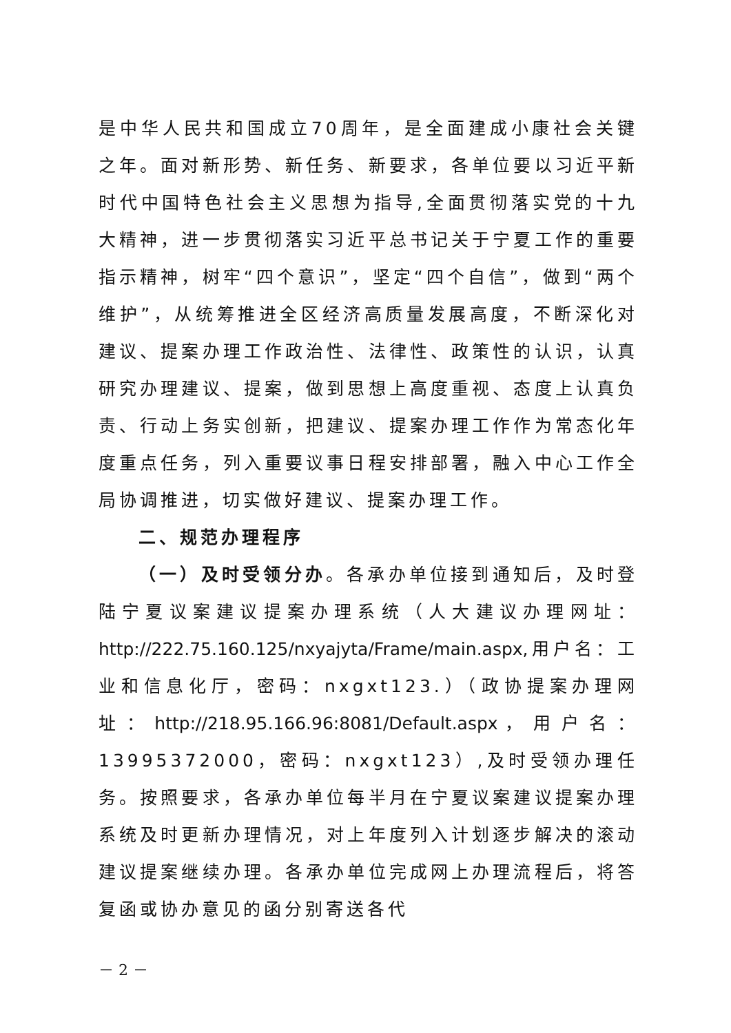是中华人民共和国成立70周年，是全面建成小康社会关键之年。面对新形势、新任务、新要求，各单位要以习近平新时代中国特色社会主义思想为指导,全面贯彻落实党的十九大精神，进一步贯彻落实习近平总书记关于宁夏工作的重要指示精神，树牢“四个意识”，坚定“四个自信”，做到“两个维护”，从统筹推进全区经济高质量发展高度，不断深化对建议、提案办理工作政治性、法律性、政策性的认识，认真研究办理建议、提案，做到思想上高度重视、态度上认真负责、行动上务实创新，把建议、提案办理工作作为常态化年度重点任务，列入重要议事日程安排部署，融入中心工作全局协调推进，切实做好建议、提案办理工作。
二、规范办理程序
（一）及时受领分办。各承办单位接到通知后，及时登陆宁夏议案建议提案办理系统（人大建议办理网址：http://222.75.160.125/nxyajyta/Frame/main.aspx,用户名：工业和信息化厅，密码：nxgxt123.）（政协提案办理网址：http://218.95.166.96:8081/Default.aspx，用户名：13995372000，密码：nxgxt123）,及时受领办理任务。按照要求，各承办单位每半月在宁夏议案建议提案办理系统及时更新办理情况，对上年度列入计划逐步解决的滚动建议提案继续办理。各承办单位完成网上办理流程后，将答复函或协办意见的函分别寄送各代
－ 2 －